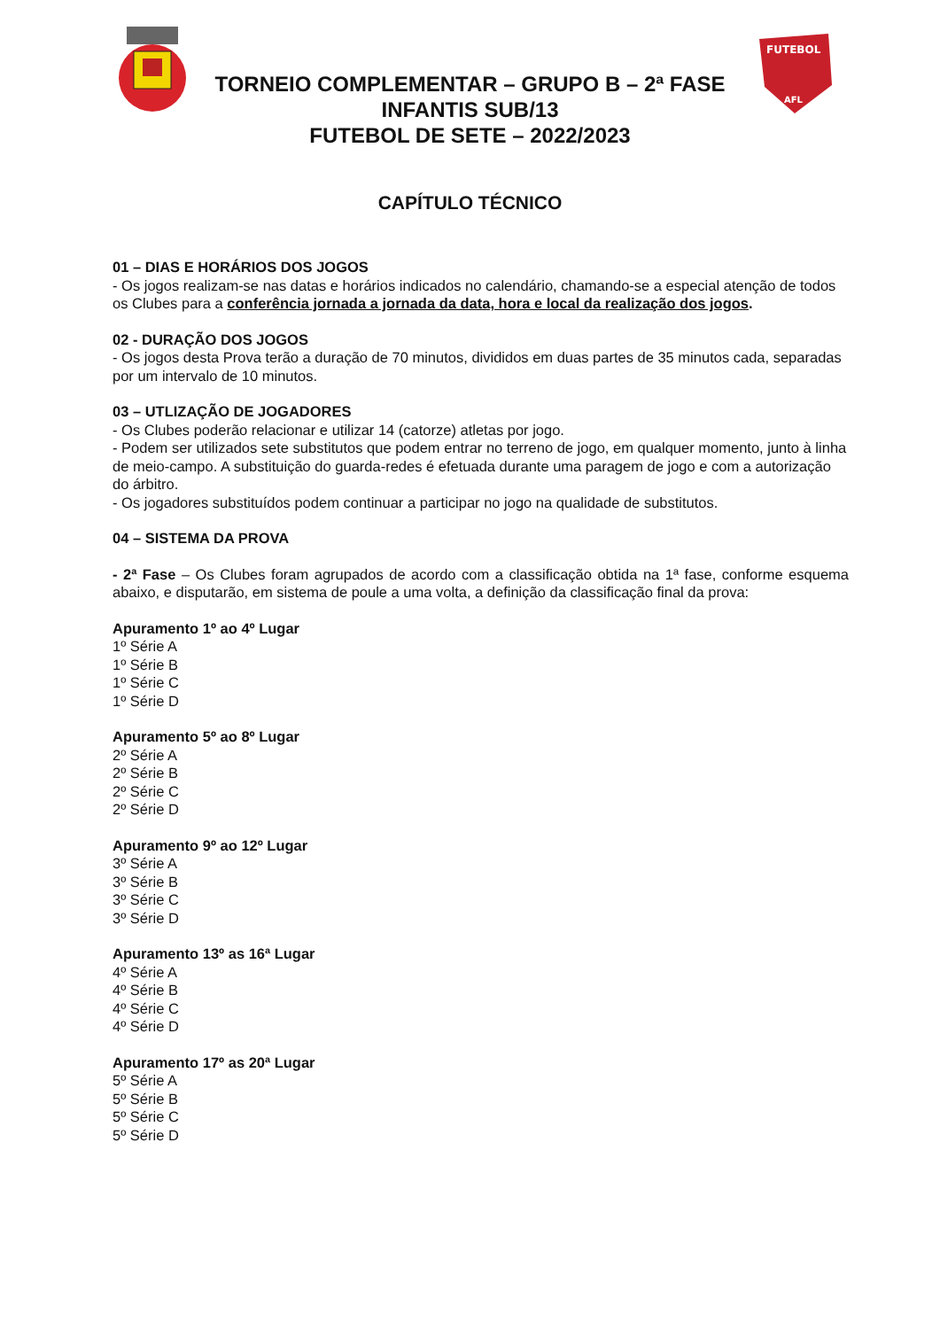FUTEBOL
AFL
TORNEIO COMPLEMENTAR – GRUPO B – 2ª FASE
INFANTIS SUB/13
FUTEBOL DE SETE – 2022/2023
CAPÍTULO TÉCNICO
01 – DIAS E HORÁRIOS DOS JOGOS
- Os jogos realizam-se nas datas e horários indicados no calendário, chamando-se a especial atenção de todos os Clubes para a conferência jornada a jornada da data, hora e local da realização dos jogos.
02 - DURAÇÃO DOS JOGOS
- Os jogos desta Prova terão a duração de 70 minutos, divididos em duas partes de 35 minutos cada, separadas por um intervalo de 10 minutos.
03 – UTLIZAÇÃO DE JOGADORES
- Os Clubes poderão relacionar e utilizar 14 (catorze) atletas por jogo.
- Podem ser utilizados sete substitutos que podem entrar no terreno de jogo, em qualquer momento, junto à linha de meio-campo. A substituição do guarda-redes é efetuada durante uma paragem de jogo e com a autorização do árbitro.
- Os jogadores substituídos podem continuar a participar no jogo na qualidade de substitutos.
04 – SISTEMA DA PROVA
- 2ª Fase – Os Clubes foram agrupados de acordo com a classificação obtida na 1ª fase, conforme esquema abaixo, e disputarão, em sistema de poule a uma volta, a definição da classificação final da prova:
Apuramento 1º ao 4º Lugar
1º Série A
1º Série B
1º Série C
1º Série D
Apuramento 5º ao 8º Lugar
2º Série A
2º Série B
2º Série C
2º Série D
Apuramento 9º ao 12º Lugar
3º Série A
3º Série B
3º Série C
3º Série D
Apuramento 13º as 16ª Lugar
4º Série A
4º Série B
4º Série C
4º Série D
Apuramento 17º as 20ª Lugar
5º Série A
5º Série B
5º Série C
5º Série D